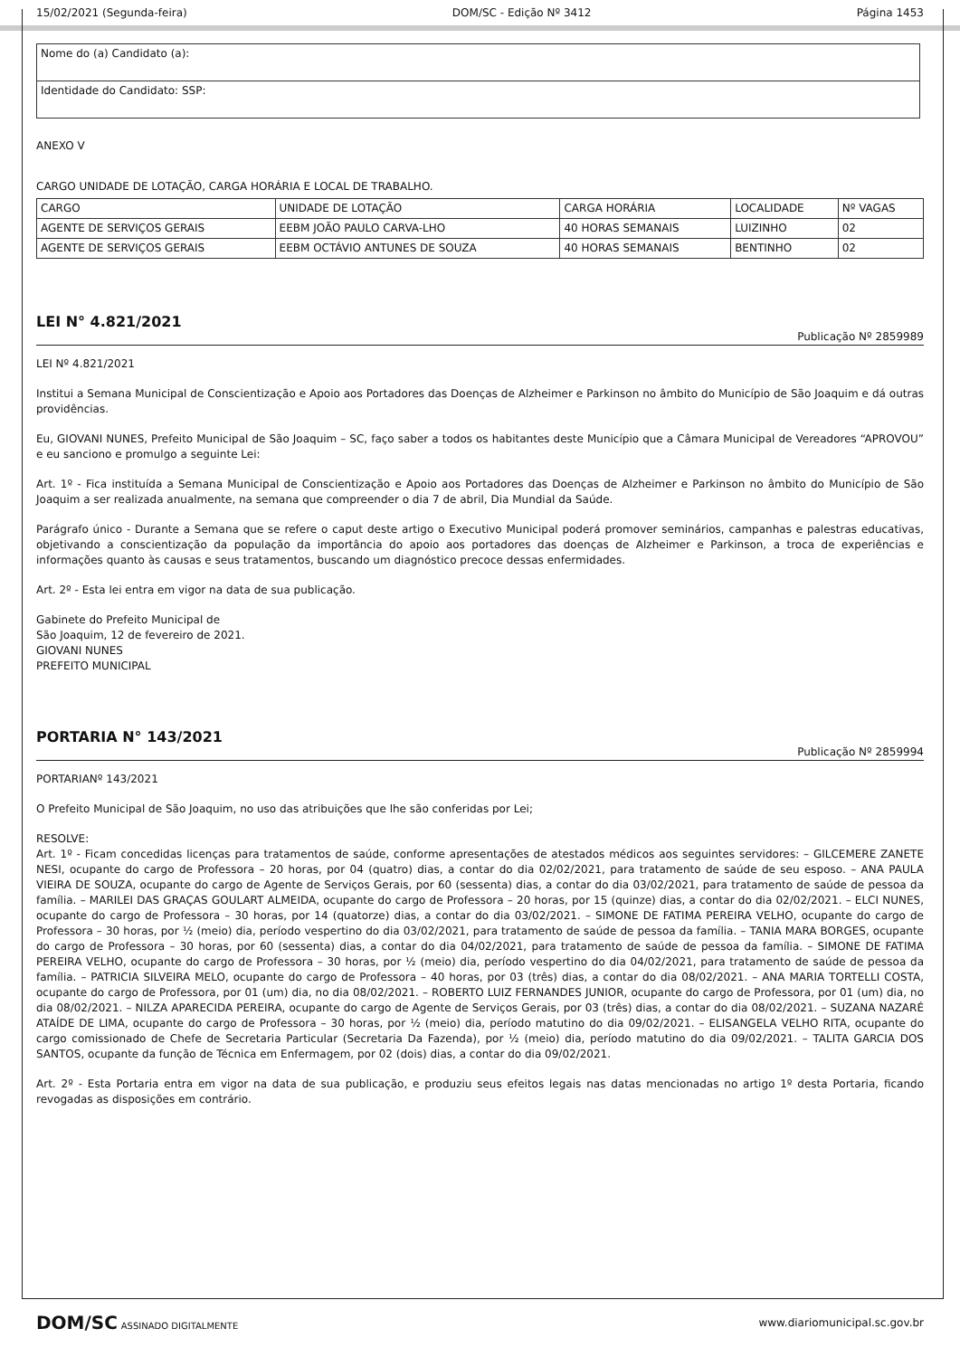15/02/2021 (Segunda-feira) DOM/SC - Edição Nº 3412 Página 1453
| Nome do (a) Candidato (a): |
| Identidade do Candidato: SSP: |
ANEXO V
CARGO UNIDADE DE LOTAÇÃO, CARGA HORÁRIA E LOCAL DE TRABALHO.
| CARGO | UNIDADE DE LOTAÇÃO | CARGA HORÁRIA | LOCALIDADE | Nº VAGAS |
| AGENTE DE SERVIÇOS GERAIS | EEBM JOÃO PAULO CARVA-LHO | 40 HORAS SEMANAIS | LUIZINHO | 02 |
| AGENTE DE SERVIÇOS GERAIS | EEBM OCTÁVIO ANTUNES DE SOUZA | 40 HORAS SEMANAIS | BENTINHO | 02 |
LEI N° 4.821/2021
Publicação Nº 2859989
LEI Nº 4.821/2021
Institui a Semana Municipal de Conscientização e Apoio aos Portadores das Doenças de Alzheimer e Parkinson no âmbito do Município de São Joaquim e dá outras providências.
Eu, GIOVANI NUNES, Prefeito Municipal de São Joaquim – SC, faço saber a todos os habitantes deste Município que a Câmara Municipal de Vereadores “APROVOU” e eu sanciono e promulgo a seguinte Lei:
Art. 1º - Fica instituída a Semana Municipal de Conscientização e Apoio aos Portadores das Doenças de Alzheimer e Parkinson no âmbito do Município de São Joaquim a ser realizada anualmente, na semana que compreender o dia 7 de abril, Dia Mundial da Saúde.
Parágrafo único - Durante a Semana que se refere o caput deste artigo o Executivo Municipal poderá promover seminários, campanhas e palestras educativas, objetivando a conscientização da população da importância do apoio aos portadores das doenças de Alzheimer e Parkinson, a troca de experiências e informações quanto às causas e seus tratamentos, buscando um diagnóstico precoce dessas enfermidades.
Art. 2º - Esta lei entra em vigor na data de sua publicação.
Gabinete do Prefeito Municipal de
São Joaquim, 12 de fevereiro de 2021.
GIOVANI NUNES
PREFEITO MUNICIPAL
PORTARIA N° 143/2021
Publicação Nº 2859994
PORTARIANº 143/2021
O Prefeito Municipal de São Joaquim, no uso das atribuições que lhe são conferidas por Lei;
RESOLVE:
Art. 1º - Ficam concedidas licenças para tratamentos de saúde, conforme apresentações de atestados médicos aos seguintes servidores: – GILCEMERE ZANETE NESI, ocupante do cargo de Professora – 20 horas, por 04 (quatro) dias, a contar do dia 02/02/2021, para tratamento de saúde de seu esposo. – ANA PAULA VIEIRA DE SOUZA, ocupante do cargo de Agente de Serviços Gerais, por 60 (sessenta) dias, a contar do dia 03/02/2021, para tratamento de saúde de pessoa da família. – MARILEI DAS GRAÇAS GOULART ALMEIDA, ocupante do cargo de Professora – 20 horas, por 15 (quinze) dias, a contar do dia 02/02/2021. – ELCI NUNES, ocupante do cargo de Professora – 30 horas, por 14 (quatorze) dias, a contar do dia 03/02/2021. – SIMONE DE FATIMA PEREIRA VELHO, ocupante do cargo de Professora – 30 horas, por ½ (meio) dia, período vespertino do dia 03/02/2021, para tratamento de saúde de pessoa da família. – TANIA MARA BORGES, ocupante do cargo de Professora – 30 horas, por 60 (sessenta) dias, a contar do dia 04/02/2021, para tratamento de saúde de pessoa da família. – SIMONE DE FATIMA PEREIRA VELHO, ocupante do cargo de Professora – 30 horas, por ½ (meio) dia, período vespertino do dia 04/02/2021, para tratamento de saúde de pessoa da família. – PATRICIA SILVEIRA MELO, ocupante do cargo de Professora – 40 horas, por 03 (três) dias, a contar do dia 08/02/2021. – ANA MARIA TORTELLI COSTA, ocupante do cargo de Professora, por 01 (um) dia, no dia 08/02/2021. – ROBERTO LUIZ FERNANDES JUNIOR, ocupante do cargo de Professora, por 01 (um) dia, no dia 08/02/2021. – NILZA APARECIDA PEREIRA, ocupante do cargo de Agente de Serviços Gerais, por 03 (três) dias, a contar do dia 08/02/2021. – SUZANA NAZARÉ ATAÍDE DE LIMA, ocupante do cargo de Professora – 30 horas, por ½ (meio) dia, período matutino do dia 09/02/2021. – ELISANGELA VELHO RITA, ocupante do cargo comissionado de Chefe de Secretaria Particular (Secretaria Da Fazenda), por ½ (meio) dia, período matutino do dia 09/02/2021. – TALITA GARCIA DOS SANTOS, ocupante da função de Técnica em Enfermagem, por 02 (dois) dias, a contar do dia 09/02/2021.
Art. 2º - Esta Portaria entra em vigor na data de sua publicação, e produziu seus efeitos legais nas datas mencionadas no artigo 1º desta Portaria, ficando revogadas as disposições em contrário.
DOM/SC ASSINADO DIGITALMENTE www.diariomunicipal.sc.gov.br